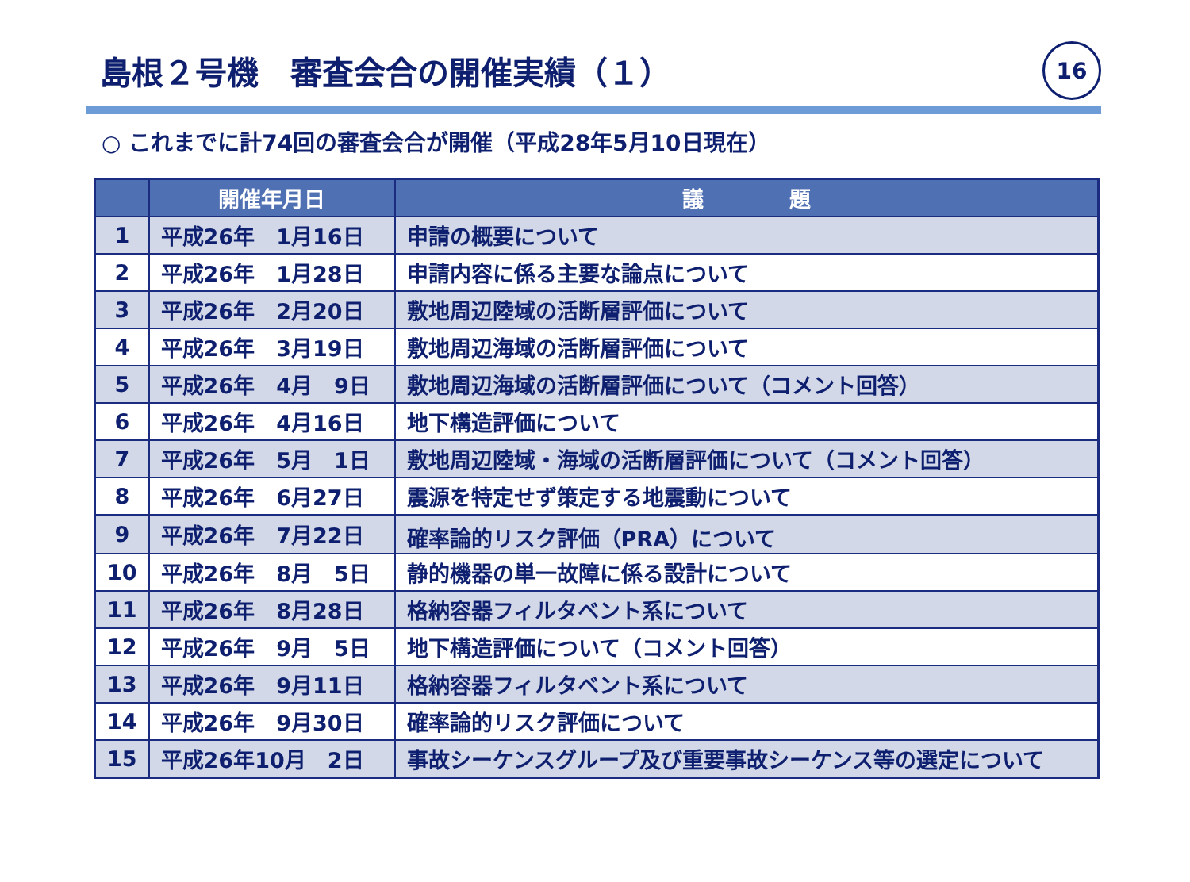島根２号機　審査会合の開催実績（１）
16
○ これまでに計74回の審査会合が開催（平成28年5月10日現在）
| | 開催年月日 | 議 題 |
| --- | --- | --- |
| 1 | 平成26年 1月16日 | 申請の概要について |
| 2 | 平成26年 1月28日 | 申請内容に係る主要な論点について |
| 3 | 平成26年 2月20日 | 敷地周辺陸域の活断層評価について |
| 4 | 平成26年 3月19日 | 敷地周辺海域の活断層評価について |
| 5 | 平成26年 4月 9日 | 敷地周辺海域の活断層評価について（コメント回答） |
| 6 | 平成26年 4月16日 | 地下構造評価について |
| 7 | 平成26年 5月 1日 | 敷地周辺陸域・海域の活断層評価について（コメント回答） |
| 8 | 平成26年 6月27日 | 震源を特定せず策定する地震動について |
| 9 | 平成26年 7月22日 | 確率論的リスク評価（PRA）について |
| 10 | 平成26年 8月 5日 | 静的機器の単一故障に係る設計について |
| 11 | 平成26年 8月28日 | 格納容器フィルタベント系について |
| 12 | 平成26年 9月 5日 | 地下構造評価について（コメント回答） |
| 13 | 平成26年 9月11日 | 格納容器フィルタベント系について |
| 14 | 平成26年 9月30日 | 確率論的リスク評価について |
| 15 | 平成26年10月 2日 | 事故シーケンスグループ及び重要事故シーケンス等の選定について |